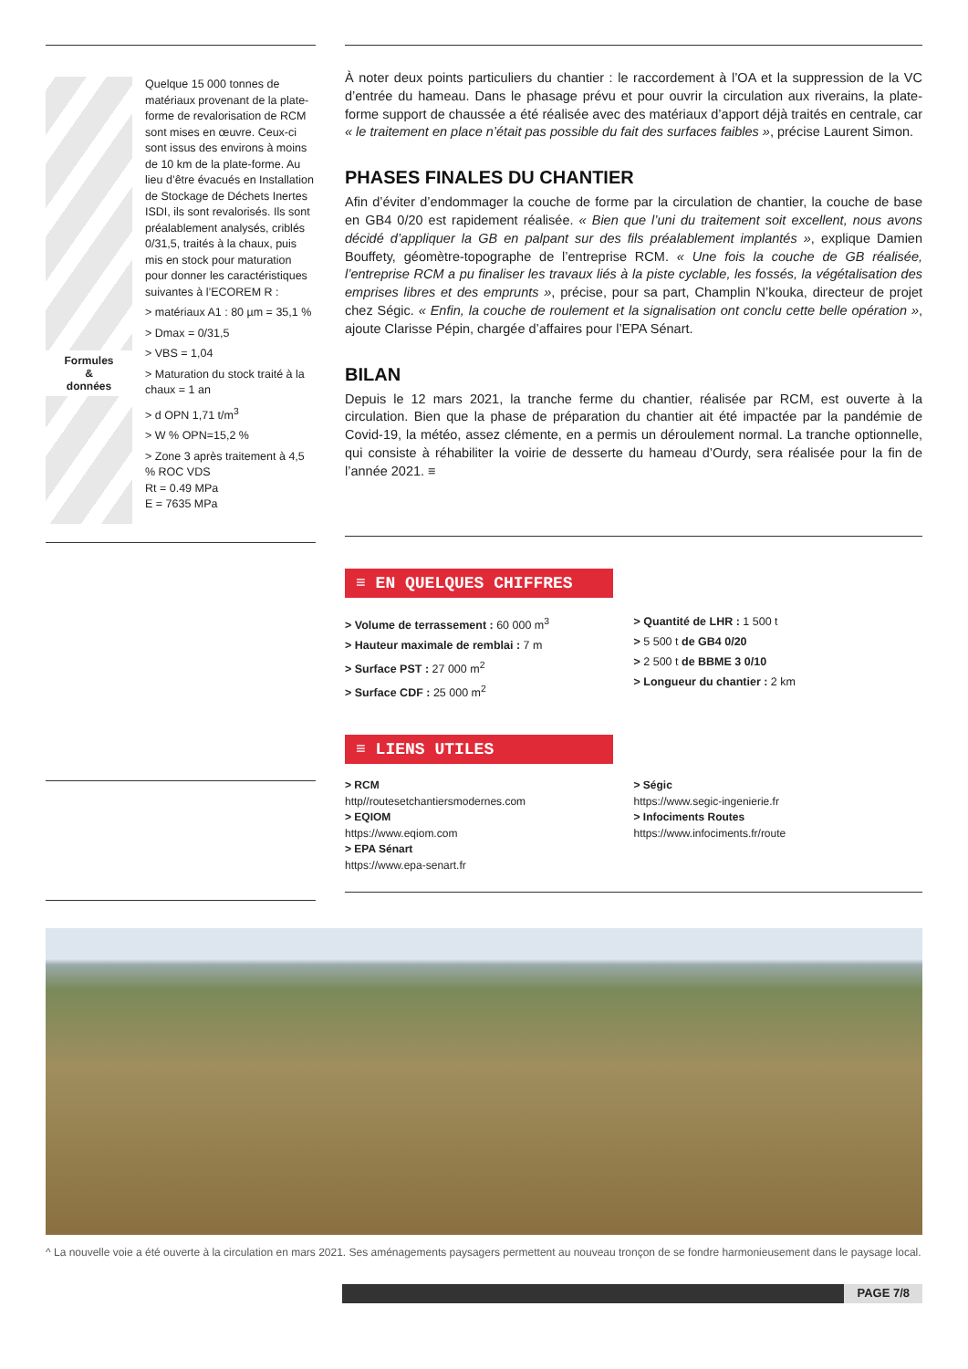Formules
&
données
Quelque 15 000 tonnes de matériaux provenant de la plate-forme de revalorisation de RCM sont mises en œuvre. Ceux-ci sont issus des environs à moins de 10 km de la plate-forme. Au lieu d’être évacués en Installation de Stockage de Déchets Inertes ISDI, ils sont revalorisés. Ils sont préalablement analysés, criblés 0/31,5, traités à la chaux, puis mis en stock pour maturation pour donner les caractéristiques suivantes à l’ECOREM R :
> matériaux A1 : 80 µm = 35,1 %
> Dmax = 0/31,5
> VBS = 1,04
> Maturation du stock traité à la chaux = 1 an
> d OPN 1,71 t/m<sup>3</sup>
> W % OPN=15,2 %
> Zone 3 après traitement à 4,5 % ROC VDS
Rt = 0.49 MPa
E = 7635 MPa
À noter deux points particuliers du chantier : le raccordement à l’OA et la suppression de la VC d’entrée du hameau. Dans le phasage prévu et pour ouvrir la circulation aux riverains, la plate-forme support de chaussée a été réalisée avec des matériaux d’apport déjà traités en centrale, car « le traitement en place n’était pas possible du fait des surfaces faibles », précise Laurent Simon.
PHASES FINALES DU CHANTIER
Afin d’éviter d’endommager la couche de forme par la circulation de chantier, la couche de base en GB4 0/20 est rapidement réalisée. « Bien que l’uni du traitement soit excellent, nous avons décidé d’appliquer la GB en palpant sur des fils préalablement implantés », explique Damien Bouffety, géomètre-topographe de l’entreprise RCM. « Une fois la couche de GB réalisée, l’entreprise RCM a pu finaliser les travaux liés à la piste cyclable, les fossés, la végétalisation des emprises libres et des emprunts », précise, pour sa part, Champlin N’kouka, directeur de projet chez Ségic. « Enfin, la couche de roulement et la signalisation ont conclu cette belle opération », ajoute Clarisse Pépin, chargée d’affaires pour l’EPA Sénart.
BILAN
Depuis le 12 mars 2021, la tranche ferme du chantier, réalisée par RCM, est ouverte à la circulation. Bien que la phase de préparation du chantier ait été impactée par la pandémie de Covid-19, la météo, assez clémente, en a permis un déroulement normal. La tranche optionnelle, qui consiste à réhabiliter la voirie de desserte du hameau d’Ourdy, sera réalisée pour la fin de l’année 2021. ≡
≡ EN QUELQUES CHIFFRES
> Volume de terrassement : 60 000 m<sup>3</sup>
> Hauteur maximale de remblai : 7 m
> Surface PST : 27 000 m<sup>2</sup>
> Surface CDF : 25 000 m<sup>2</sup>
> Quantité de LHR : 1 500 t
> 5 500 t de GB4 0/20
> 2 500 t de BBME 3 0/10
> Longueur du chantier : 2 km
≡ LIENS UTILES
> RCM
http//routesetchantiersmodernes.com
> EQIOM
https://www.eqiom.com
> EPA Sénart
https://www.epa-senart.fr
> Ségic
https://www.segic-ingenierie.fr
> Infociments Routes
https://www.infociments.fr/route
^ La nouvelle voie a été ouverte à la circulation en mars 2021. Ses aménagements paysagers permettent au nouveau tronçon de se fondre harmonieusement dans le paysage local.
PAGE 7/8